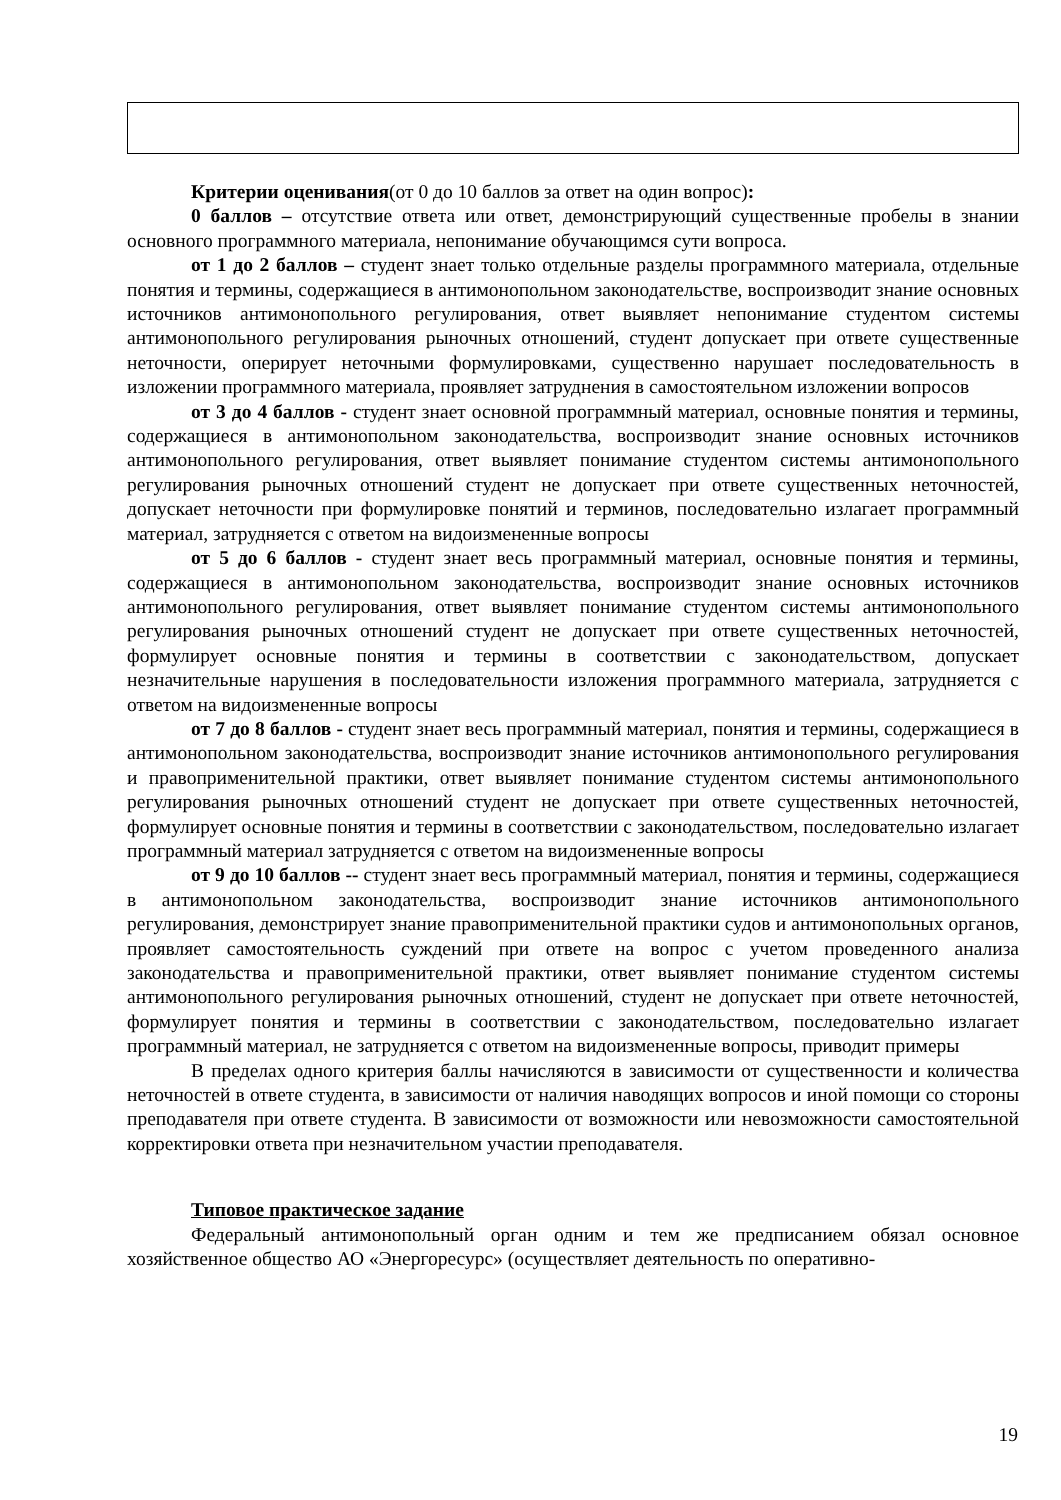Критерии оценивания(от 0 до 10 баллов за ответ на один вопрос):
0 баллов – отсутствие ответа или ответ, демонстрирующий существенные пробелы в знании основного программного материала, непонимание обучающимся сути вопроса.
от 1 до 2 баллов – студент знает только отдельные разделы программного материала, отдельные понятия и термины, содержащиеся в антимонопольном законодательстве, воспроизводит знание основных источников антимонопольного регулирования, ответ выявляет непонимание студентом системы антимонопольного регулирования рыночных отношений, студент допускает при ответе существенные неточности, оперирует неточными формулировками, существенно нарушает последовательность в изложении программного материала, проявляет затруднения в самостоятельном изложении вопросов
от 3 до 4 баллов - студент знает основной программный материал, основные понятия и термины, содержащиеся в антимонопольном законодательства, воспроизводит знание основных источников антимонопольного регулирования, ответ выявляет понимание студентом системы антимонопольного регулирования рыночных отношений студент не допускает при ответе существенных неточностей, допускает неточности при формулировке понятий и терминов, последовательно излагает программный материал, затрудняется с ответом на видоизмененные вопросы
от 5 до 6 баллов - студент знает весь программный материал, основные понятия и термины, содержащиеся в антимонопольном законодательства, воспроизводит знание основных источников антимонопольного регулирования, ответ выявляет понимание студентом системы антимонопольного регулирования рыночных отношений студент не допускает при ответе существенных неточностей, формулирует основные понятия и термины в соответствии с законодательством, допускает незначительные нарушения в последовательности изложения программного материала, затрудняется с ответом на видоизмененные вопросы
от 7 до 8 баллов - студент знает весь программный материал, понятия и термины, содержащиеся в антимонопольном законодательства, воспроизводит знание источников антимонопольного регулирования и правоприменительной практики, ответ выявляет понимание студентом системы антимонопольного регулирования рыночных отношений студент не допускает при ответе существенных неточностей, формулирует основные понятия и термины в соответствии с законодательством, последовательно излагает программный материал затрудняется с ответом на видоизмененные вопросы
от 9 до 10 баллов -- студент знает весь программный материал, понятия и термины, содержащиеся в антимонопольном законодательства, воспроизводит знание источников антимонопольного регулирования, демонстрирует знание правоприменительной практики судов и антимонопольных органов, проявляет самостоятельность суждений при ответе на вопрос с учетом проведенного анализа законодательства и правоприменительной практики, ответ выявляет понимание студентом системы антимонопольного регулирования рыночных отношений, студент не допускает при ответе неточностей, формулирует понятия и термины в соответствии с законодательством, последовательно излагает программный материал, не затрудняется с ответом на видоизмененные вопросы, приводит примеры
В пределах одного критерия баллы начисляются в зависимости от существенности и количества неточностей в ответе студента, в зависимости от наличия наводящих вопросов и иной помощи со стороны преподавателя при ответе студента. В зависимости от возможности или невозможности самостоятельной корректировки ответа при незначительном участии преподавателя.
Типовое практическое задание
Федеральный антимонопольный орган одним и тем же предписанием обязал основное хозяйственное общество АО «Энергоресурс» (осуществляет деятельность по оперативно-
19